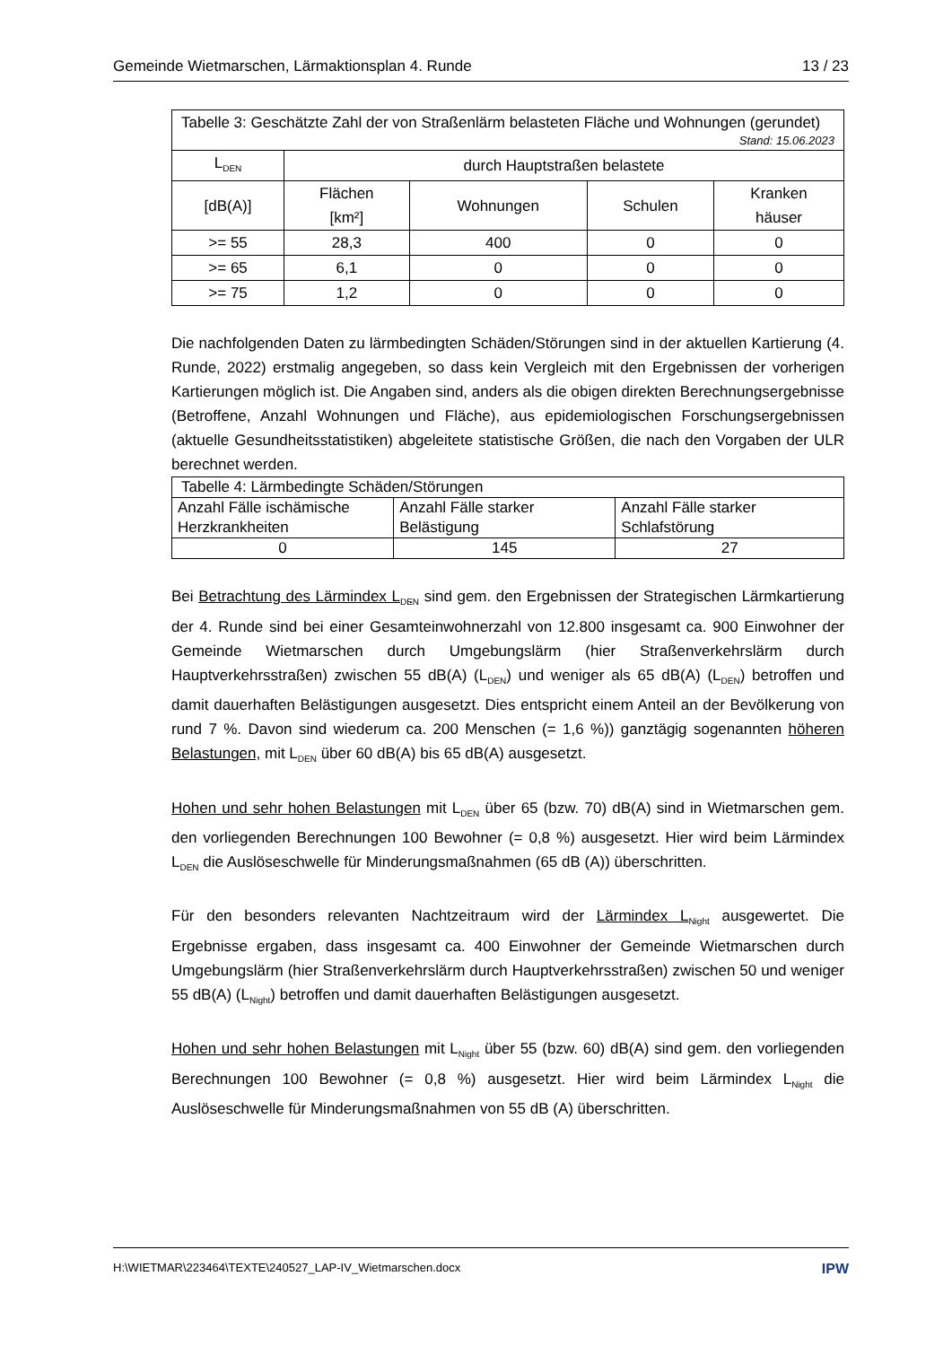Gemeinde Wietmarschen, Lärmaktionsplan 4. Runde 13 / 23
| Tabelle 3: Geschätzte Zahl der von Straßenlärm belasteten Fläche und Wohnungen (gerundet) Stand: 15.06.2023 | | | | |
| L<sub>DEN</sub> | durch Hauptstraßen belastete | | | |
| [dB(A)] | Flächen [km²] | Wohnungen | Schulen | Kranken häuser |
| >= 55 | 28,3 | 400 | 0 | 0 |
| >= 65 | 6,1 | 0 | 0 | 0 |
| >= 75 | 1,2 | 0 | 0 | 0 |
Die nachfolgenden Daten zu lärmbedingten Schäden/Störungen sind in der aktuellen Kartierung (4. Runde, 2022) erstmalig angegeben, so dass kein Vergleich mit den Ergebnissen der vorherigen Kartierungen möglich ist. Die Angaben sind, anders als die obigen direkten Berechnungsergebnisse (Betroffene, Anzahl Wohnungen und Fläche), aus epidemiologischen Forschungsergebnissen (aktuelle Gesundheitsstatistiken) abgeleitete statistische Größen, die nach den Vorgaben der ULR berechnet werden.
| Tabelle 4: Lärmbedingte Schäden/Störungen | | |
| Anzahl Fälle ischämische Herzkrankheiten | Anzahl Fälle starker Belästigung | Anzahl Fälle starker Schlafstörung |
| 0 | 145 | 27 |
Bei Betrachtung des Lärmindex L<sub>DEN</sub> sind gem. den Ergebnissen der Strategischen Lärmkartierung der 4. Runde sind bei einer Gesamteinwohnerzahl von 12.800 insgesamt ca. 900 Einwohner der Gemeinde Wietmarschen durch Umgebungslärm (hier Straßenverkehrslärm durch Hauptverkehrsstraßen) zwischen 55 dB(A) (L<sub>DEN</sub>) und weniger als 65 dB(A) (L<sub>DEN</sub>) betroffen und damit dauerhaften Belästigungen ausgesetzt. Dies entspricht einem Anteil an der Bevölkerung von rund 7 %. Davon sind wiederum ca. 200 Menschen (= 1,6 %)) ganztägig sogenannten höheren Belastungen, mit L<sub>DEN</sub> über 60 dB(A) bis 65 dB(A) ausgesetzt.
Hohen und sehr hohen Belastungen mit L<sub>DEN</sub> über 65 (bzw. 70) dB(A) sind in Wietmarschen gem. den vorliegenden Berechnungen 100 Bewohner (= 0,8 %) ausgesetzt. Hier wird beim Lärmindex L<sub>DEN</sub> die Auslöseschwelle für Minderungsmaßnahmen (65 dB (A)) überschritten.
Für den besonders relevanten Nachtzeitraum wird der Lärmindex L<sub>Night</sub> ausgewertet. Die Ergebnisse ergaben, dass insgesamt ca. 400 Einwohner der Gemeinde Wietmarschen durch Umgebungslärm (hier Straßenverkehrslärm durch Hauptverkehrsstraßen) zwischen 50 und weniger 55 dB(A) (L<sub>Night</sub>) betroffen und damit dauerhaften Belästigungen ausgesetzt.
Hohen und sehr hohen Belastungen mit L<sub>Night</sub> über 55 (bzw. 60) dB(A) sind gem. den vorliegenden Berechnungen 100 Bewohner (= 0,8 %) ausgesetzt. Hier wird beim Lärmindex L<sub>Night</sub> die Auslöseschwelle für Minderungsmaßnahmen von 55 dB (A) überschritten.
H:\WIETMAR\223464\TEXTE\240527_LAP-IV_Wietmarschen.docx IPW